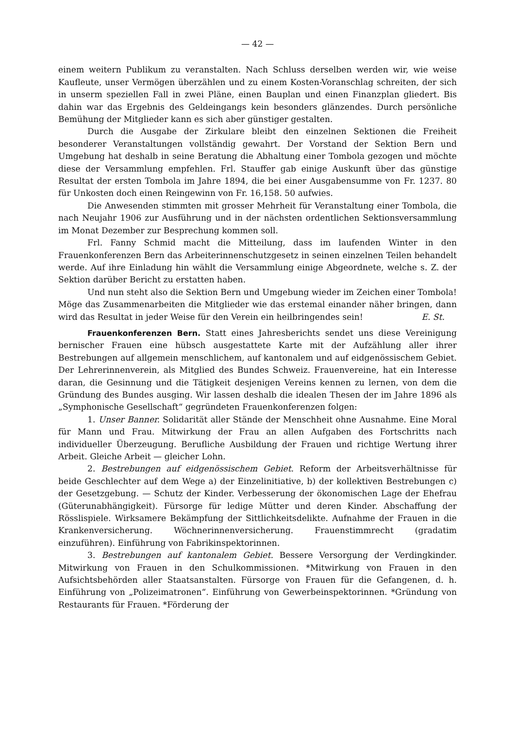— 42 —
einem weitern Publikum zu veranstalten. Nach Schluss derselben werden wir, wie weise Kaufleute, unser Vermögen überzählen und zu einem Kosten-Voranschlag schreiten, der sich in unserm speziellen Fall in zwei Pläne, einen Bauplan und einen Finanzplan gliedert. Bis dahin war das Ergebnis des Geldeingangs kein besonders glänzendes. Durch persönliche Bemühung der Mitglieder kann es sich aber günstiger gestalten.
Durch die Ausgabe der Zirkulare bleibt den einzelnen Sektionen die Freiheit besonderer Veranstaltungen vollständig gewahrt. Der Vorstand der Sektion Bern und Umgebung hat deshalb in seine Beratung die Abhaltung einer Tombola gezogen und möchte diese der Versammlung empfehlen. Frl. Stauffer gab einige Auskunft über das günstige Resultat der ersten Tombola im Jahre 1894, die bei einer Ausgabensumme von Fr. 1237. 80 für Unkosten doch einen Reingewinn von Fr. 16,158. 50 aufwies.
Die Anwesenden stimmten mit grosser Mehrheit für Veranstaltung einer Tombola, die nach Neujahr 1906 zur Ausführung und in der nächsten ordentlichen Sektionsversammlung im Monat Dezember zur Besprechung kommen soll.
Frl. Fanny Schmid macht die Mitteilung, dass im laufenden Winter in den Frauenkonferenzen Bern das Arbeiterinnenschutzgesetz in seinen einzelnen Teilen behandelt werde. Auf ihre Einladung hin wählt die Versammlung einige Abgeordnete, welche s. Z. der Sektion darüber Bericht zu erstatten haben.
Und nun steht also die Sektion Bern und Umgebung wieder im Zeichen einer Tombola! Möge das Zusammenarbeiten die Mitglieder wie das erstemal einander näher bringen, dann wird das Resultat in jeder Weise für den Verein ein heilbringendes sein! E. St.
Frauenkonferenzen Bern. Statt eines Jahresberichts sendet uns diese Vereinigung bernischer Frauen eine hübsch ausgestattete Karte mit der Aufzählung aller ihrer Bestrebungen auf allgemein menschlichem, auf kantonalem und auf eidgenössischem Gebiet. Der Lehrerinnenverein, als Mitglied des Bundes Schweiz. Frauenvereine, hat ein Interesse daran, die Gesinnung und die Tätigkeit desjenigen Vereins kennen zu lernen, von dem die Gründung des Bundes ausging. Wir lassen deshalb die idealen Thesen der im Jahre 1896 als „Symphonische Gesellschaft“ gegründeten Frauenkonferenzen folgen:
1. Unser Banner. Solidarität aller Stände der Menschheit ohne Ausnahme. Eine Moral für Mann und Frau. Mitwirkung der Frau an allen Aufgaben des Fortschritts nach individueller Überzeugung. Berufliche Ausbildung der Frauen und richtige Wertung ihrer Arbeit. Gleiche Arbeit — gleicher Lohn.
2. Bestrebungen auf eidgenössischem Gebiet. Reform der Arbeitsverhältnisse für beide Geschlechter auf dem Wege a) der Einzelinitiative, b) der kollektiven Bestrebungen c) der Gesetzgebung. — Schutz der Kinder. Verbesserung der ökonomischen Lage der Ehefrau (Güterunabhängigkeit). Fürsorge für ledige Mütter und deren Kinder. Abschaffung der Rösslispiele. Wirksamere Bekämpfung der Sittlichkeitsdelikte. Aufnahme der Frauen in die Krankenversicherung. Wöchnerinnenversicherung. Frauenstimmrecht (gradatim einzuführen). Einführung von Fabrikinspektorinnen.
3. Bestrebungen auf kantonalem Gebiet. Bessere Versorgung der Verdingkinder. Mitwirkung von Frauen in den Schulkommissionen. *Mitwirkung von Frauen in den Aufsichtsbehörden aller Staatsanstalten. Fürsorge von Frauen für die Gefangenen, d. h. Einführung von „Polizeimatronen“. Einführung von Gewerbeinspektorinnen. *Gründung von Restaurants für Frauen. *Förderung der